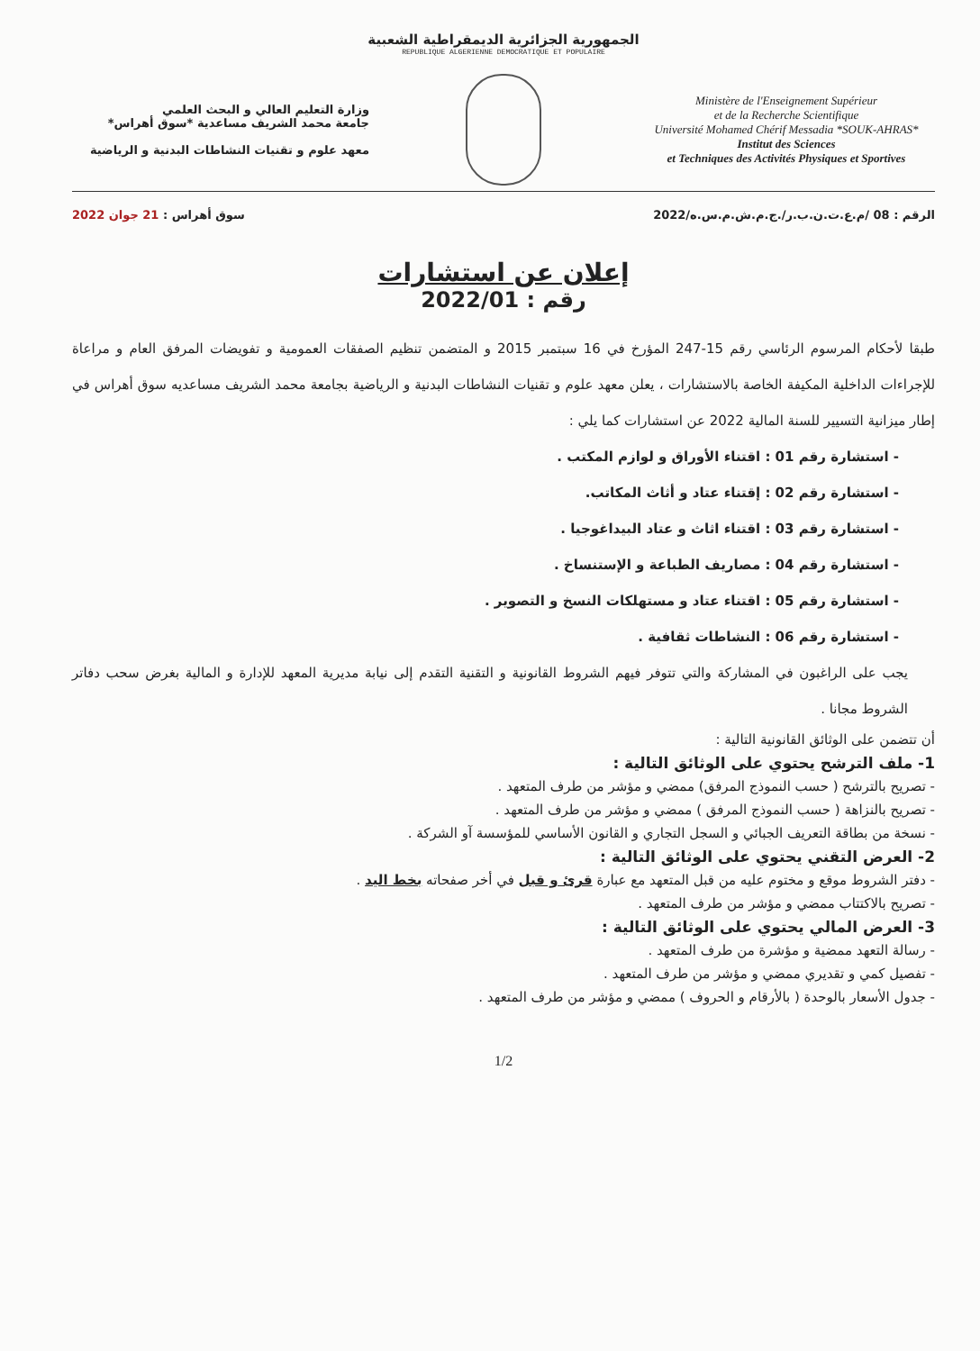الجمهورية الجزائرية الديمقراطية الشعبية
REPUBLIQUE ALGERIENNE DEMOCRATIQUE ET POPULAIRE
وزارة التعليم العالي و البحث العلمي
جامعة محمد الشريف مساعدية *سوق أهراس*
معهد علوم و تقنيات النشاطات البدنية و الرياضية
Ministère de l'Enseignement Supérieur
et de la Recherche Scientifique
Université Mohamed Chérif Messadia *SOUK-AHRAS*
Institut des Sciences
et Techniques des Activités Physiques et Sportives
الرقم : 08 /م.ع.ت.ن.ب.ر/.ج.م.ش.م.س.ه/2022 سوق أهراس : 21 جوان 2022
إعلان عن استشارات
رقم : 2022/01
طبقا لأحكام المرسوم الرئاسي رقم 15-247 المؤرخ في 16 سبتمبر 2015 و المتضمن تنظيم الصفقات العمومية و تفويضات المرفق العام و مراعاة للإجراءات الداخلية المكيفة الخاصة بالاستشارات ، يعلن معهد علوم و تقنيات النشاطات البدنية و الرياضية بجامعة محمد الشريف مساعديه سوق أهراس في إطار ميزانية التسيير للسنة المالية 2022 عن استشارات كما يلي :
- استشارة رقم 01 : اقتناء الأوراق و لوازم المكتب .
- استشارة رقم 02 : إقتناء عتاد و أثاث المكاتب.
- استشارة رقم 03 : اقتناء اثاث و عتاد البيداغوجيا .
- استشارة رقم 04 : مصاريف الطباعة و الإستنساخ .
- استشارة رقم 05 : اقتناء عتاد و مستهلكات النسخ و التصوير .
- استشارة رقم 06 : النشاطات ثقافية .
يجب على الراغبون في المشاركة والتي تتوفر فيهم الشروط القانونية و التقنية التقدم إلى نيابة مديرية المعهد للإدارة و المالية بغرض سحب دفاتر الشروط مجانا .
أن تتضمن على الوثائق القانونية التالية :
1- ملف الترشح يحتوي على الوثائق التالية :
- تصريح بالترشح ( حسب النموذج المرفق) ممضي و مؤشر من طرف المتعهد .
- تصريح بالنزاهة ( حسب النموذج المرفق ) ممضي و مؤشر من طرف المتعهد .
- نسخة من بطاقة التعريف الجبائي و السجل التجاري و القانون الأساسي للمؤسسة آو الشركة .
2- العرض التقني يحتوي على الوثائق التالية :
- دفتر الشروط موقع و مختوم عليه من قبل المتعهد مع عبارة قرئ و قبل في أخر صفحاته بخط اليد .
- تصريح بالاكتتاب ممضي و مؤشر من طرف المتعهد .
3- العرض المالي يحتوي على الوثائق التالية :
- رسالة التعهد ممضية و مؤشرة من طرف المتعهد .
- تفصيل كمي و تقديري ممضي و مؤشر من طرف المتعهد .
- جدول الأسعار بالوحدة ( بالأرقام و الحروف ) ممضي و مؤشر من طرف المتعهد .
1/2